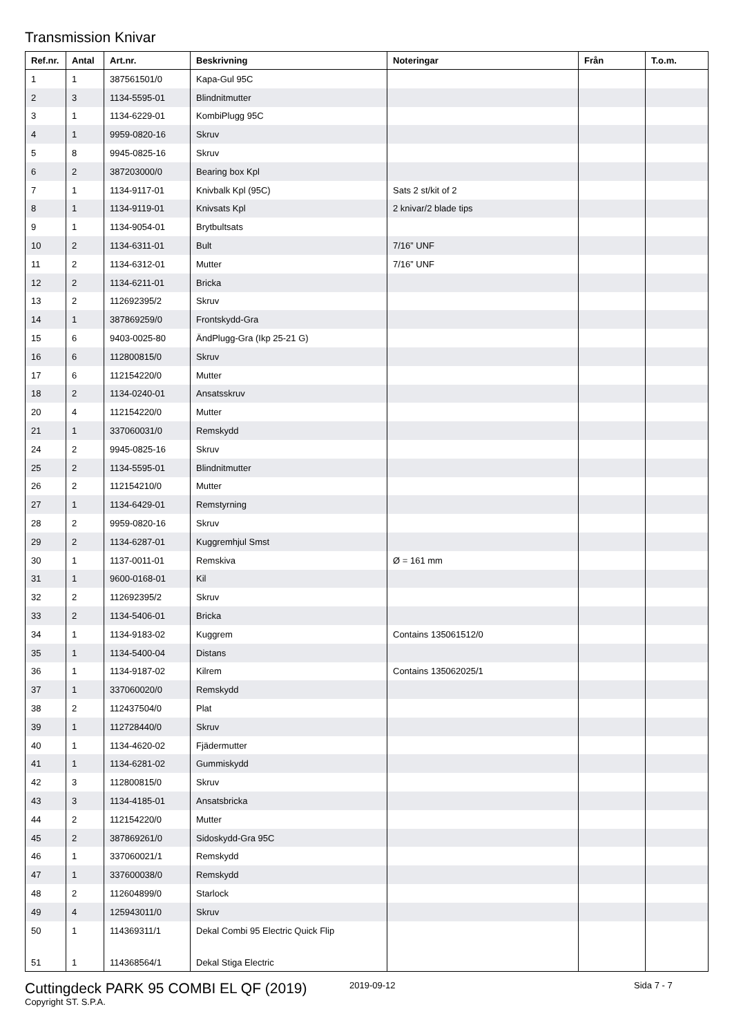Transmission Knivar
| Ref.nr. | Antal | Art.nr. | Beskrivning | Noteringar | Från | T.o.m. |
| --- | --- | --- | --- | --- | --- | --- |
| 1 | 1 | 387561501/0 | Kapa-Gul 95C | | | |
| 2 | 3 | 1134-5595-01 | Blindnitmutter | | | |
| 3 | 1 | 1134-6229-01 | KombiPlugg 95C | | | |
| 4 | 1 | 9959-0820-16 | Skruv | | | |
| 5 | 8 | 9945-0825-16 | Skruv | | | |
| 6 | 2 | 387203000/0 | Bearing box Kpl | | | |
| 7 | 1 | 1134-9117-01 | Knivbalk Kpl (95C) | Sats 2 st/kit of 2 | | |
| 8 | 1 | 1134-9119-01 | Knivsats Kpl | 2 knivar/2 blade tips | | |
| 9 | 1 | 1134-9054-01 | Brytbultsats | | | |
| 10 | 2 | 1134-6311-01 | Bult | 7/16” UNF | | |
| 11 | 2 | 1134-6312-01 | Mutter | 7/16” UNF | | |
| 12 | 2 | 1134-6211-01 | Bricka | | | |
| 13 | 2 | 112692395/2 | Skruv | | | |
| 14 | 1 | 387869259/0 | Frontskydd-Gra | | | |
| 15 | 6 | 9403-0025-80 | ÄndPlugg-Gra (Ikp 25-21 G) | | | |
| 16 | 6 | 112800815/0 | Skruv | | | |
| 17 | 6 | 112154220/0 | Mutter | | | |
| 18 | 2 | 1134-0240-01 | Ansatsskruv | | | |
| 20 | 4 | 112154220/0 | Mutter | | | |
| 21 | 1 | 337060031/0 | Remskydd | | | |
| 24 | 2 | 9945-0825-16 | Skruv | | | |
| 25 | 2 | 1134-5595-01 | Blindnitmutter | | | |
| 26 | 2 | 112154210/0 | Mutter | | | |
| 27 | 1 | 1134-6429-01 | Remstyrning | | | |
| 28 | 2 | 9959-0820-16 | Skruv | | | |
| 29 | 2 | 1134-6287-01 | Kuggremhjul Smst | | | |
| 30 | 1 | 1137-0011-01 | Remskiva | Ø = 161 mm | | |
| 31 | 1 | 9600-0168-01 | Kil | | | |
| 32 | 2 | 112692395/2 | Skruv | | | |
| 33 | 2 | 1134-5406-01 | Bricka | | | |
| 34 | 1 | 1134-9183-02 | Kuggrem | Contains 135061512/0 | | |
| 35 | 1 | 1134-5400-04 | Distans | | | |
| 36 | 1 | 1134-9187-02 | Kilrem | Contains 135062025/1 | | |
| 37 | 1 | 337060020/0 | Remskydd | | | |
| 38 | 2 | 112437504/0 | Plat | | | |
| 39 | 1 | 112728440/0 | Skruv | | | |
| 40 | 1 | 1134-4620-02 | Fjädermutter | | | |
| 41 | 1 | 1134-6281-02 | Gummiskydd | | | |
| 42 | 3 | 112800815/0 | Skruv | | | |
| 43 | 3 | 1134-4185-01 | Ansatsbricka | | | |
| 44 | 2 | 112154220/0 | Mutter | | | |
| 45 | 2 | 387869261/0 | Sidoskydd-Gra 95C | | | |
| 46 | 1 | 337060021/1 | Remskydd | | | |
| 47 | 1 | 337600038/0 | Remskydd | | | |
| 48 | 2 | 112604899/0 | Starlock | | | |
| 49 | 4 | 125943011/0 | Skruv | | | |
| 50 | 1 | 114369311/1 | Dekal Combi 95 Electric Quick Flip | | | |
| 51 | 1 | 114368564/1 | Dekal Stiga Electric | | | |
Cuttingdeck PARK 95 COMBI EL QF (2019)
2019-09-12 Sida 7 - 7
Copyright ST. S.P.A.